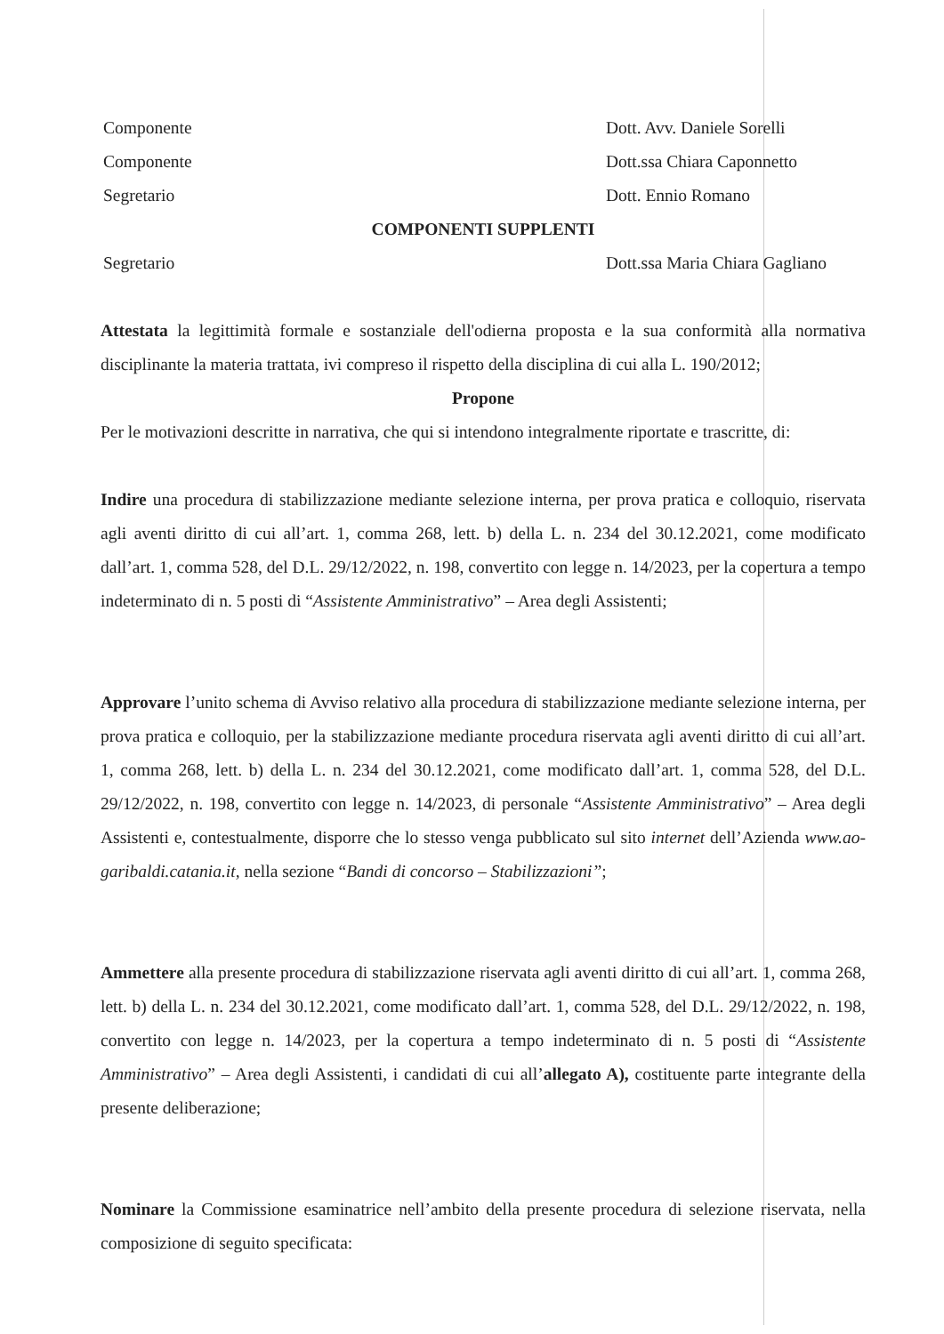Componente Dott. Avv. Daniele Sorelli
Componente Dott.ssa Chiara Caponnetto
Segretario Dott. Ennio Romano
COMPONENTI SUPPLENTI
Segretario Dott.ssa Maria Chiara Gagliano
Attestata la legittimità formale e sostanziale dell'odierna proposta e la sua conformità alla normativa disciplinante la materia trattata, ivi compreso il rispetto della disciplina di cui alla L. 190/2012;
Propone
Per le motivazioni descritte in narrativa, che qui si intendono integralmente riportate e trascritte, di:
Indire una procedura di stabilizzazione mediante selezione interna, per prova pratica e colloquio, riservata agli aventi diritto di cui all’art. 1, comma 268, lett. b) della L. n. 234 del 30.12.2021, come modificato dall’art. 1, comma 528, del D.L. 29/12/2022, n. 198, convertito con legge n. 14/2023, per la copertura a tempo indeterminato di n. 5 posti di “Assistente Amministrativo” – Area degli Assistenti;
Approvare l’unito schema di Avviso relativo alla procedura di stabilizzazione mediante selezione interna, per prova pratica e colloquio, per la stabilizzazione mediante procedura riservata agli aventi diritto di cui all’art. 1, comma 268, lett. b) della L. n. 234 del 30.12.2021, come modificato dall’art. 1, comma 528, del D.L. 29/12/2022, n. 198, convertito con legge n. 14/2023, di personale “Assistente Amministrativo” – Area degli Assistenti e, contestualmente, disporre che lo stesso venga pubblicato sul sito internet dell’Azienda www.ao-garibaldi.catania.it, nella sezione “Bandi di concorso – Stabilizzazioni”;
Ammettere alla presente procedura di stabilizzazione riservata agli aventi diritto di cui all’art. 1, comma 268, lett. b) della L. n. 234 del 30.12.2021, come modificato dall’art. 1, comma 528, del D.L. 29/12/2022, n. 198, convertito con legge n. 14/2023, per la copertura a tempo indeterminato di n. 5 posti di “Assistente Amministrativo” – Area degli Assistenti, i candidati di cui all’allegato A), costituente parte integrante della presente deliberazione;
Nominare la Commissione esaminatrice nell’ambito della presente procedura di selezione riservata, nella composizione di seguito specificata: